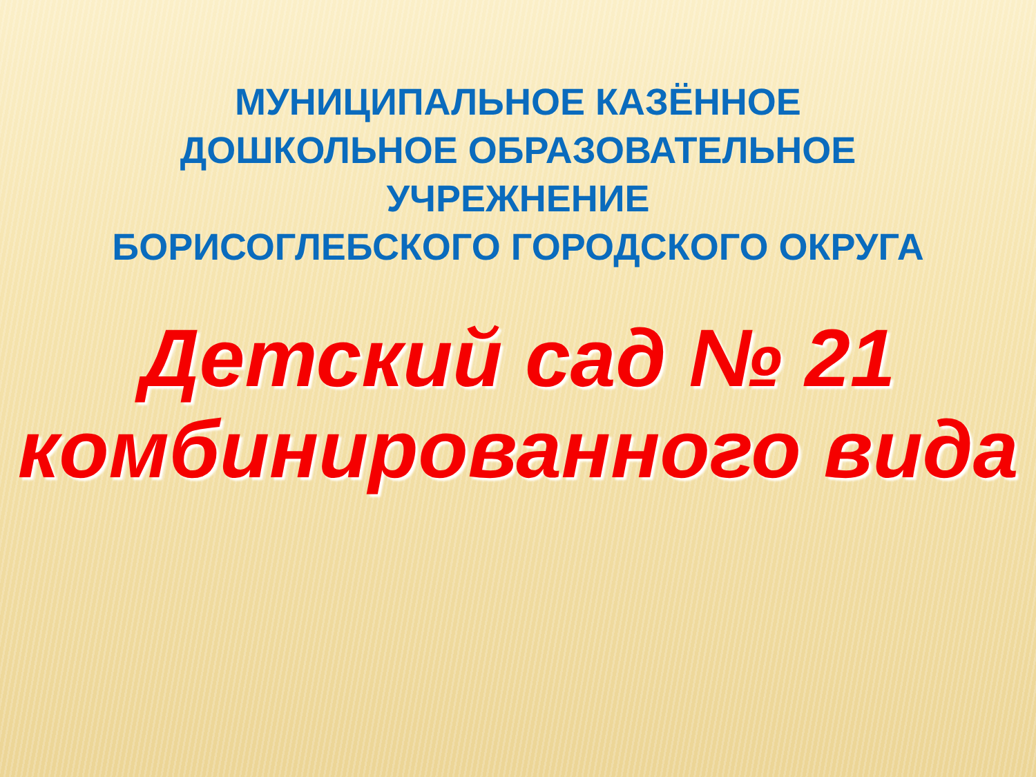МУНИЦИПАЛЬНОЕ КАЗЁННОЕ
ДОШКОЛЬНОЕ ОБРАЗОВАТЕЛЬНОЕ
УЧРЕЖНЕНИЕ
БОРИСОГЛЕБСКОГО ГОРОДСКОГО ОКРУГА
Детский сад № 21
комбинированного вида